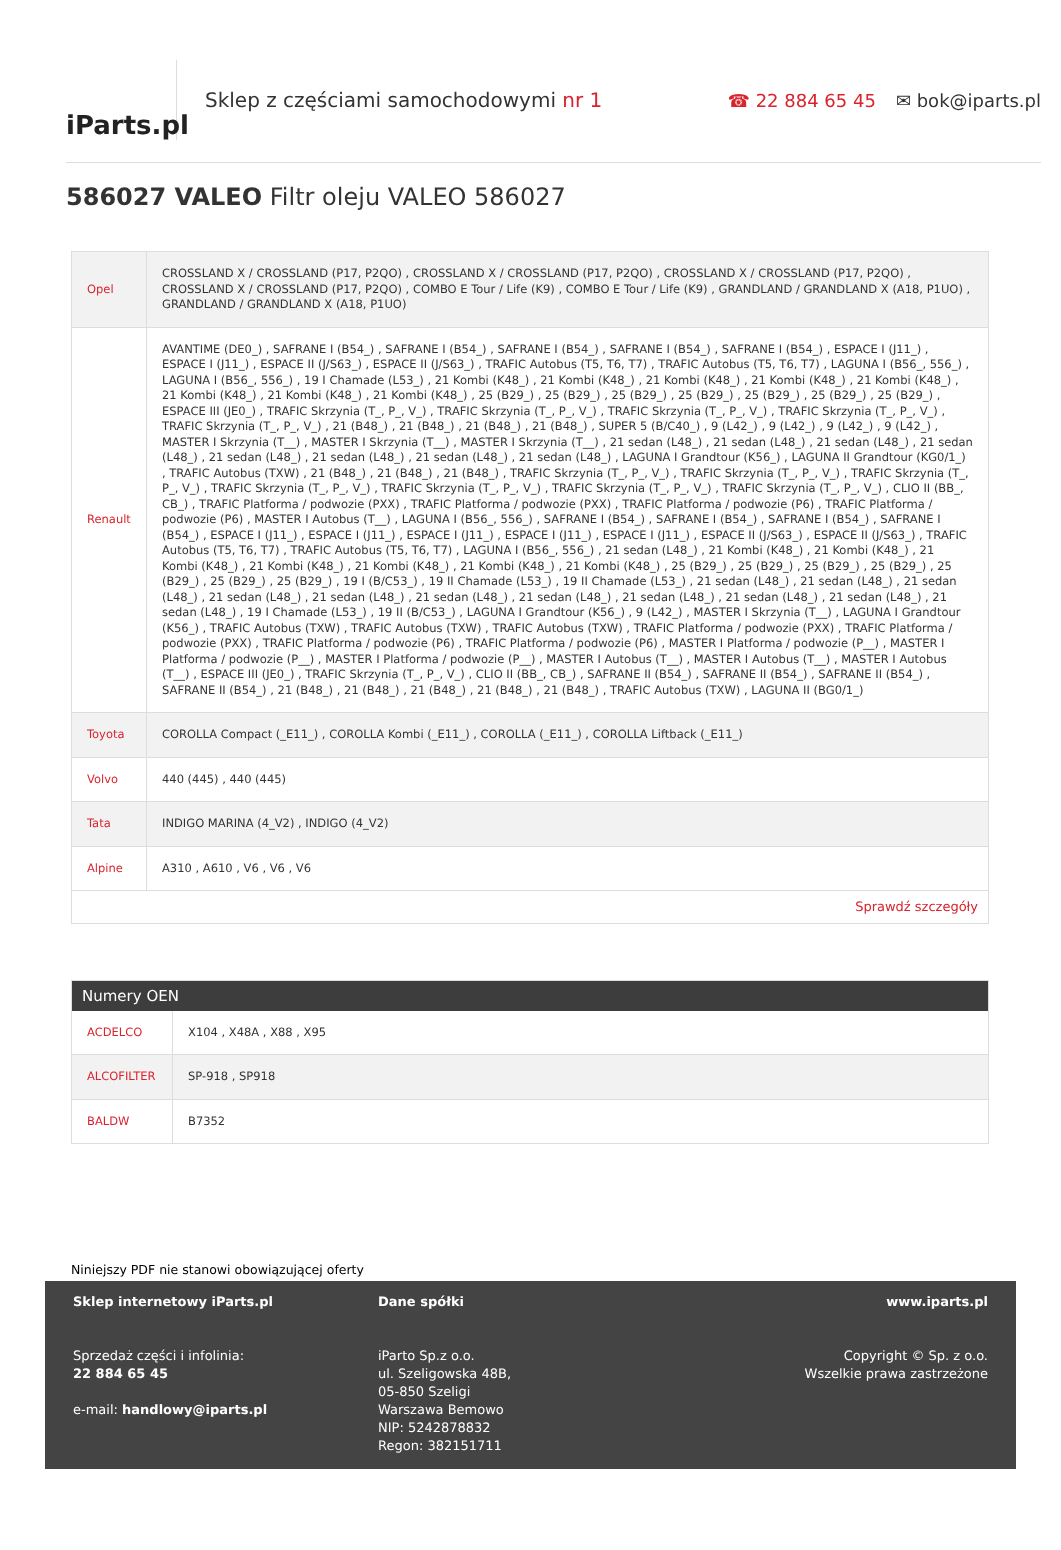iParts.pl
Sklep z częściami samochodowymi nr 1
☎ 22 884 65 45 ✉ bok@iparts.pl
586027 VALEO Filtr oleju VALEO 586027
| Opel | CROSSLAND X / CROSSLAND (P17, P2QO) , CROSSLAND X / CROSSLAND (P17, P2QO) , CROSSLAND X / CROSSLAND (P17, P2QO) , CROSSLAND X / CROSSLAND (P17, P2QO) , COMBO E Tour / Life (K9) , COMBO E Tour / Life (K9) , GRANDLAND / GRANDLAND X (A18, P1UO) , GRANDLAND / GRANDLAND X (A18, P1UO) |
| Renault | AVANTIME (DE0_) , SAFRANE I (B54_) , SAFRANE I (B54_) , SAFRANE I (B54_) , SAFRANE I (B54_) , SAFRANE I (B54_) , ESPACE I (J11_) , ESPACE I (J11_) , ESPACE II (J/S63_) , ESPACE II (J/S63_) , TRAFIC Autobus (T5, T6, T7) , TRAFIC Autobus (T5, T6, T7) , LAGUNA I (B56_, 556_) , LAGUNA I (B56_, 556_) , 19 I Chamade (L53_) , 21 Kombi (K48_) , 21 Kombi (K48_) , 21 Kombi (K48_) , 21 Kombi (K48_) , 21 Kombi (K48_) , 21 Kombi (K48_) , 21 Kombi (K48_) , 21 Kombi (K48_) , 25 (B29_) , 25 (B29_) , 25 (B29_) , 25 (B29_) , 25 (B29_) , 25 (B29_) , 25 (B29_) , ESPACE III (JE0_) , TRAFIC Skrzynia (T_, P_, V_) , TRAFIC Skrzynia (T_, P_, V_) , TRAFIC Skrzynia (T_, P_, V_) , TRAFIC Skrzynia (T_, P_, V_) , TRAFIC Skrzynia (T_, P_, V_) , 21 (B48_) , 21 (B48_) , 21 (B48_) , 21 (B48_) , SUPER 5 (B/C40_) , 9 (L42_) , 9 (L42_) , 9 (L42_) , 9 (L42_) , MASTER I Skrzynia (T__) , MASTER I Skrzynia (T__) , MASTER I Skrzynia (T__) , 21 sedan (L48_) , 21 sedan (L48_) , 21 sedan (L48_) , 21 sedan (L48_) , 21 sedan (L48_) , 21 sedan (L48_) , 21 sedan (L48_) , 21 sedan (L48_) , LAGUNA I Grandtour (K56_) , LAGUNA II Grandtour (KG0/1_) , TRAFIC Autobus (TXW) , 21 (B48_) , 21 (B48_) , 21 (B48_) , TRAFIC Skrzynia (T_, P_, V_) , TRAFIC Skrzynia (T_, P_, V_) , TRAFIC Skrzynia (T_, P_, V_) , TRAFIC Skrzynia (T_, P_, V_) , TRAFIC Skrzynia (T_, P_, V_) , TRAFIC Skrzynia (T_, P_, V_) , TRAFIC Skrzynia (T_, P_, V_) , CLIO II (BB_, CB_) , TRAFIC Platforma / podwozie (PXX) , TRAFIC Platforma / podwozie (PXX) , TRAFIC Platforma / podwozie (P6) , TRAFIC Platforma / podwozie (P6) , MASTER I Autobus (T__) , LAGUNA I (B56_, 556_) , SAFRANE I (B54_) , SAFRANE I (B54_) , SAFRANE I (B54_) , SAFRANE I (B54_) , ESPACE I (J11_) , ESPACE I (J11_) , ESPACE I (J11_) , ESPACE I (J11_) , ESPACE I (J11_) , ESPACE II (J/S63_) , ESPACE II (J/S63_) , TRAFIC Autobus (T5, T6, T7) , TRAFIC Autobus (T5, T6, T7) , LAGUNA I (B56_, 556_) , 21 sedan (L48_) , 21 Kombi (K48_) , 21 Kombi (K48_) , 21 Kombi (K48_) , 21 Kombi (K48_) , 21 Kombi (K48_) , 21 Kombi (K48_) , 21 Kombi (K48_) , 25 (B29_) , 25 (B29_) , 25 (B29_) , 25 (B29_) , 25 (B29_) , 25 (B29_) , 25 (B29_) , 19 I (B/C53_) , 19 II Chamade (L53_) , 19 II Chamade (L53_) , 21 sedan (L48_) , 21 sedan (L48_) , 21 sedan (L48_) , 21 sedan (L48_) , 21 sedan (L48_) , 21 sedan (L48_) , 21 sedan (L48_) , 21 sedan (L48_) , 21 sedan (L48_) , 21 sedan (L48_) , 21 sedan (L48_) , 19 I Chamade (L53_) , 19 II (B/C53_) , LAGUNA I Grandtour (K56_) , 9 (L42_) , MASTER I Skrzynia (T__) , LAGUNA I Grandtour (K56_) , TRAFIC Autobus (TXW) , TRAFIC Autobus (TXW) , TRAFIC Autobus (TXW) , TRAFIC Platforma / podwozie (PXX) , TRAFIC Platforma / podwozie (PXX) , TRAFIC Platforma / podwozie (P6) , TRAFIC Platforma / podwozie (P6) , MASTER I Platforma / podwozie (P__) , MASTER I Platforma / podwozie (P__) , MASTER I Platforma / podwozie (P__) , MASTER I Autobus (T__) , MASTER I Autobus (T__) , MASTER I Autobus (T__) , ESPACE III (JE0_) , TRAFIC Skrzynia (T_, P_, V_) , CLIO II (BB_, CB_) , SAFRANE II (B54_) , SAFRANE II (B54_) , SAFRANE II (B54_) , SAFRANE II (B54_) , 21 (B48_) , 21 (B48_) , 21 (B48_) , 21 (B48_) , 21 (B48_) , TRAFIC Autobus (TXW) , LAGUNA II (BG0/1_) |
| Toyota | COROLLA Compact (_E11_) , COROLLA Kombi (_E11_) , COROLLA (_E11_) , COROLLA Liftback (_E11_) |
| Volvo | 440 (445) , 440 (445) |
| Tata | INDIGO MARINA (4_V2) , INDIGO (4_V2) |
| Alpine | A310 , A610 , V6 , V6 , V6 |
| Sprawdź szczegóły | |
| Numery OEN | |
| --- | --- |
| ACDELCO | X104 , X48A , X88 , X95 |
| ALCOFILTER | SP-918 , SP918 |
| BALDW | B7352 |
Niniejszy PDF nie stanowi obowiązującej oferty
Sklep internetowy iParts.pl
Sprzedaż części i infolinia:
22 884 65 45
e-mail: handlowy@iparts.pl
Dane spółki
iParto Sp.z o.o.
ul. Szeligowska 48B,
05-850 Szeligi
Warszawa Bemowo
NIP: 5242878832
Regon: 382151711
www.iparts.pl
Copyright © Sp. z o.o.
Wszelkie prawa zastrzeżone